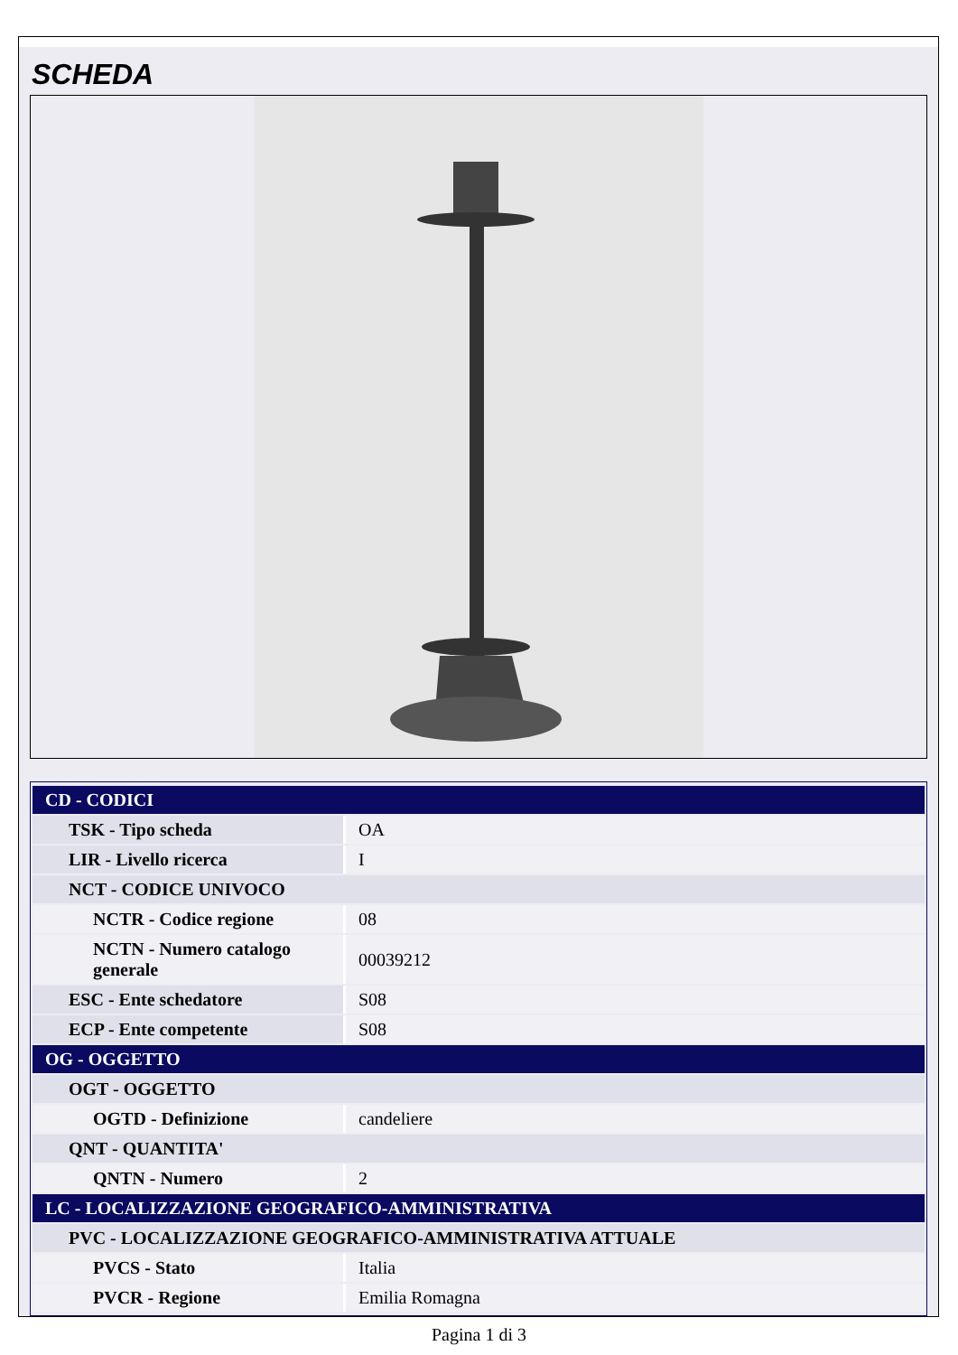SCHEDA
| CD - CODICI | |
| TSK - Tipo scheda | OA |
| LIR - Livello ricerca | I |
| NCT - CODICE UNIVOCO | |
| NCTR - Codice regione | 08 |
| NCTN - Numero catalogo generale | 00039212 |
| ESC - Ente schedatore | S08 |
| ECP - Ente competente | S08 |
| OG - OGGETTO | |
| OGT - OGGETTO | |
| OGTD - Definizione | candeliere |
| QNT - QUANTITA' | |
| QNTN - Numero | 2 |
| LC - LOCALIZZAZIONE GEOGRAFICO-AMMINISTRATIVA | |
| PVC - LOCALIZZAZIONE GEOGRAFICO-AMMINISTRATIVA ATTUALE | |
| PVCS - Stato | Italia |
| PVCR - Regione | Emilia Romagna |
Pagina 1 di 3